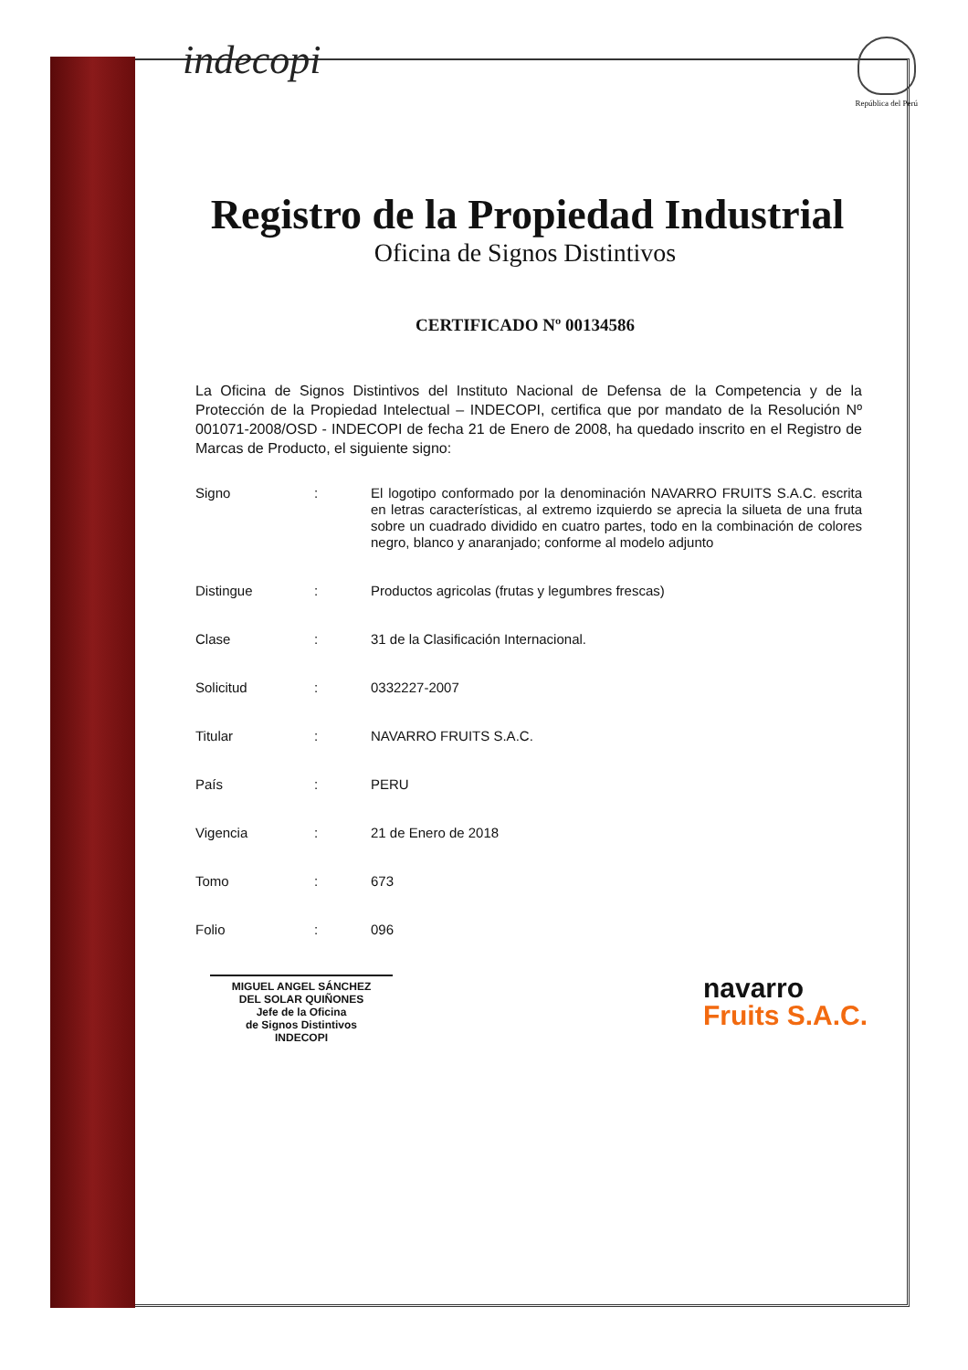indecopi
República del Perú
Registro de la Propiedad Industrial
Oficina de Signos Distintivos
CERTIFICADO Nº 00134586
La Oficina de Signos Distintivos del Instituto Nacional de Defensa de la Competencia y de la Protección de la Propiedad Intelectual – INDECOPI, certifica que por mandato de la Resolución Nº 001071-2008/OSD - INDECOPI de fecha 21 de Enero de 2008, ha quedado inscrito en el Registro de Marcas de Producto, el siguiente signo:
Signo :
El logotipo conformado por la denominación NAVARRO FRUITS S.A.C. escrita en letras características, al extremo izquierdo se aprecia la silueta de una fruta sobre un cuadrado dividido en cuatro partes, todo en la combinación de colores negro, blanco y anaranjado; conforme al modelo adjunto
Distingue :
Productos agricolas (frutas y legumbres frescas)
Clase :
31 de la Clasificación Internacional.
Solicitud :
0332227-2007
Titular :
NAVARRO FRUITS S.A.C.
País :
PERU
Vigencia :
21 de Enero de 2018
Tomo :
673
Folio :
096
MIGUEL ANGEL SÁNCHEZ
DEL SOLAR QUIÑONES
Jefe de la Oficina
de Signos Distintivos
INDECOPI
navarro
Fruits S.A.C.